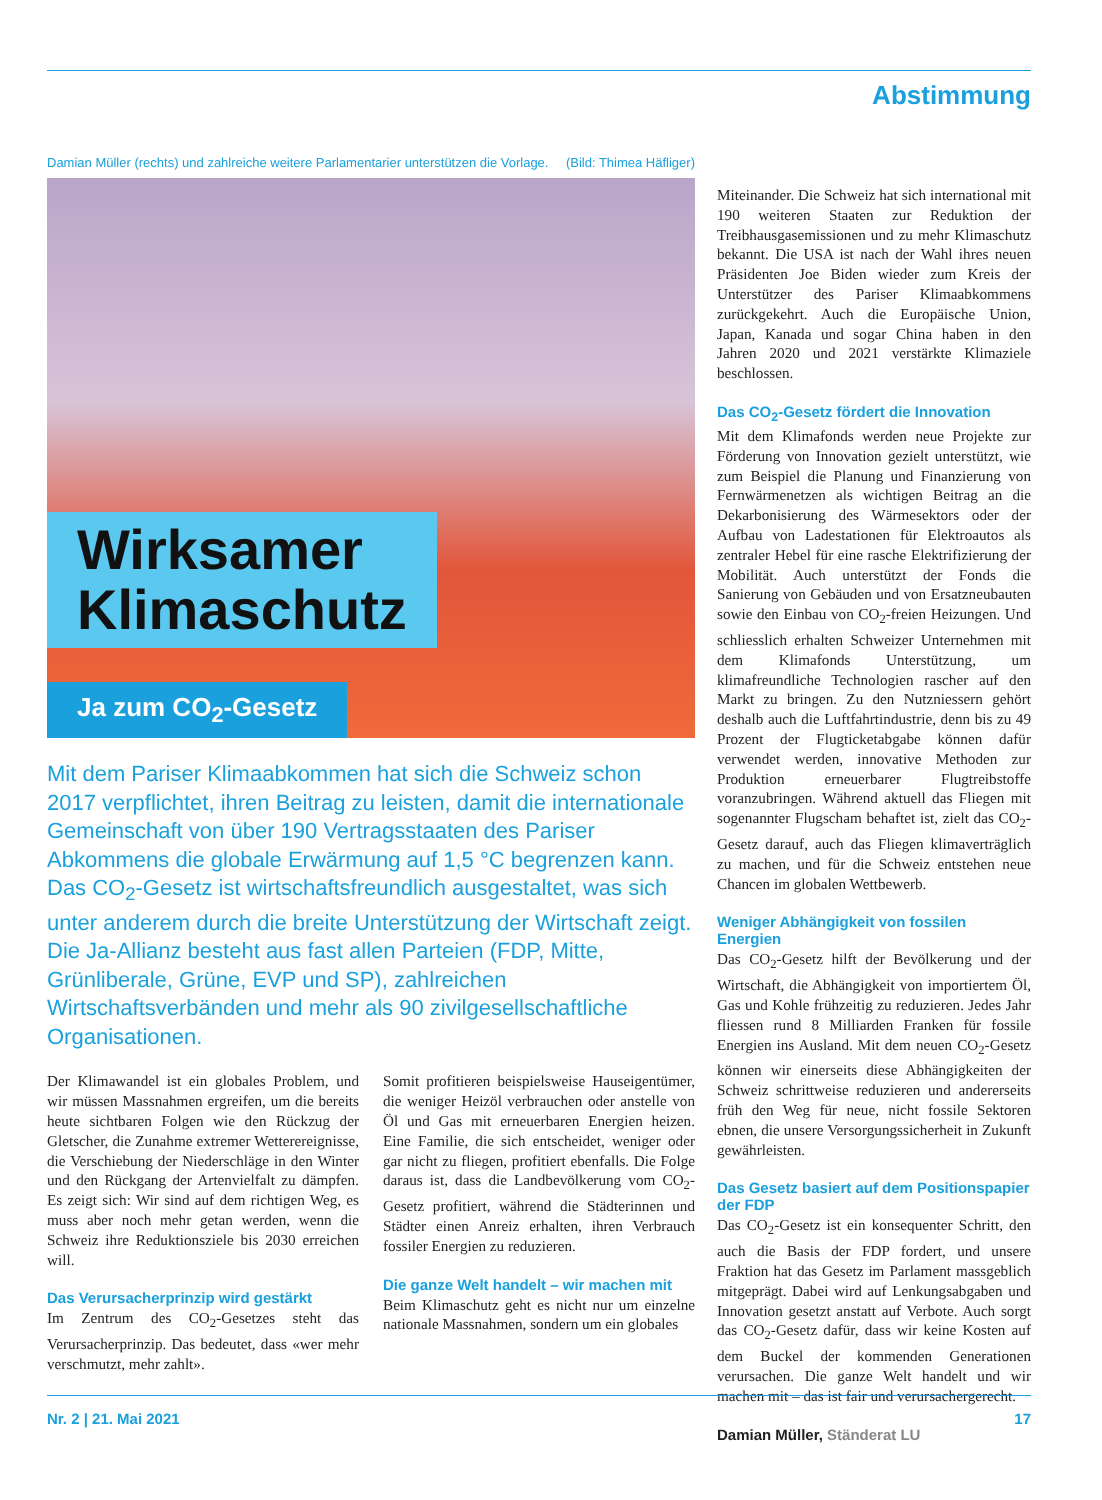Abstimmung
Damian Müller (rechts) und zahlreiche weitere Parlamentarier unterstützen die Vorlage. (Bild: Thimea Häfliger)
Wirksamer
Klimaschutz
Ja zum CO<sub>2</sub>-Gesetz
Mit dem Pariser Klimaabkommen hat sich die Schweiz schon 2017 verpflichtet, ihren Beitrag zu leisten, damit die internationale Gemeinschaft von über 190 Vertragsstaaten des Pariser Abkommens die globale Erwärmung auf 1,5 °C begrenzen kann. Das CO<sub>2</sub>-Gesetz ist wirtschaftsfreundlich ausgestaltet, was sich unter anderem durch die breite Unterstützung der Wirtschaft zeigt. Die Ja-Allianz besteht aus fast allen Parteien (FDP, Mitte, Grünliberale, Grüne, EVP und SP), zahlreichen Wirtschaftsverbänden und mehr als 90 zivilgesellschaftliche Organisationen.
Der Klimawandel ist ein globales Problem, und wir müssen Massnahmen ergreifen, um die bereits heute sichtbaren Folgen wie den Rückzug der Gletscher, die Zunahme extremer Wetterereignisse, die Verschiebung der Niederschläge in den Winter und den Rückgang der Artenvielfalt zu dämpfen. Es zeigt sich: Wir sind auf dem richtigen Weg, es muss aber noch mehr getan werden, wenn die Schweiz ihre Reduktionsziele bis 2030 erreichen will.
Das Verursacherprinzip wird gestärkt
Im Zentrum des CO<sub>2</sub>-Gesetzes steht das Verursacherprinzip. Das bedeutet, dass «wer mehr verschmutzt, mehr zahlt».
Somit profitieren beispielsweise Hauseigentümer, die weniger Heizöl verbrauchen oder anstelle von Öl und Gas mit erneuerbaren Energien heizen. Eine Familie, die sich entscheidet, weniger oder gar nicht zu fliegen, profitiert ebenfalls. Die Folge daraus ist, dass die Landbevölkerung vom CO<sub>2</sub>-Gesetz profitiert, während die Städterinnen und Städter einen Anreiz erhalten, ihren Verbrauch fossiler Energien zu reduzieren.
Die ganze Welt handelt – wir machen mit
Beim Klimaschutz geht es nicht nur um einzelne nationale Massnahmen, sondern um ein globales
Miteinander. Die Schweiz hat sich international mit 190 weiteren Staaten zur Reduktion der Treibhausgasemissionen und zu mehr Klimaschutz bekannt. Die USA ist nach der Wahl ihres neuen Präsidenten Joe Biden wieder zum Kreis der Unterstützer des Pariser Klimaabkommens zurückgekehrt. Auch die Europäische Union, Japan, Kanada und sogar China haben in den Jahren 2020 und 2021 verstärkte Klimaziele beschlossen.
Das CO<sub>2</sub>-Gesetz fördert die Innovation
Mit dem Klimafonds werden neue Projekte zur Förderung von Innovation gezielt unterstützt, wie zum Beispiel die Planung und Finanzierung von Fernwärmenetzen als wichtigen Beitrag an die Dekarbonisierung des Wärmesektors oder der Aufbau von Ladestationen für Elektroautos als zentraler Hebel für eine rasche Elektrifizierung der Mobilität. Auch unterstützt der Fonds die Sanierung von Gebäuden und von Ersatzneubauten sowie den Einbau von CO<sub>2</sub>-freien Heizungen. Und schliesslich erhalten Schweizer Unternehmen mit dem Klimafonds Unterstützung, um klimafreundliche Technologien rascher auf den Markt zu bringen. Zu den Nutzniessern gehört deshalb auch die Luftfahrtindustrie, denn bis zu 49 Prozent der Flugticketabgabe können dafür verwendet werden, innovative Methoden zur Produktion erneuerbarer Flugtreibstoffe voranzubringen. Während aktuell das Fliegen mit sogenannter Flugscham behaftet ist, zielt das CO<sub>2</sub>-Gesetz darauf, auch das Fliegen klimaverträglich zu machen, und für die Schweiz entstehen neue Chancen im globalen Wettbewerb.
Weniger Abhängigkeit von fossilen Energien
Das CO<sub>2</sub>-Gesetz hilft der Bevölkerung und der Wirtschaft, die Abhängigkeit von importiertem Öl, Gas und Kohle frühzeitig zu reduzieren. Jedes Jahr fliessen rund 8 Milliarden Franken für fossile Energien ins Ausland. Mit dem neuen CO<sub>2</sub>-Gesetz können wir einerseits diese Abhängigkeiten der Schweiz schrittweise reduzieren und andererseits früh den Weg für neue, nicht fossile Sektoren ebnen, die unsere Versorgungssicherheit in Zukunft gewährleisten.
Das Gesetz basiert auf dem Positionspapier der FDP
Das CO<sub>2</sub>-Gesetz ist ein konsequenter Schritt, den auch die Basis der FDP fordert, und unsere Fraktion hat das Gesetz im Parlament massgeblich mitgeprägt. Dabei wird auf Lenkungsabgaben und Innovation gesetzt anstatt auf Verbote. Auch sorgt das CO<sub>2</sub>-Gesetz dafür, dass wir keine Kosten auf dem Buckel der kommenden Generationen verursachen. Die ganze Welt handelt und wir machen mit – das ist fair und verursachergerecht.
Damian Müller, Ständerat LU
Nr. 2 | 21. Mai 2021 17